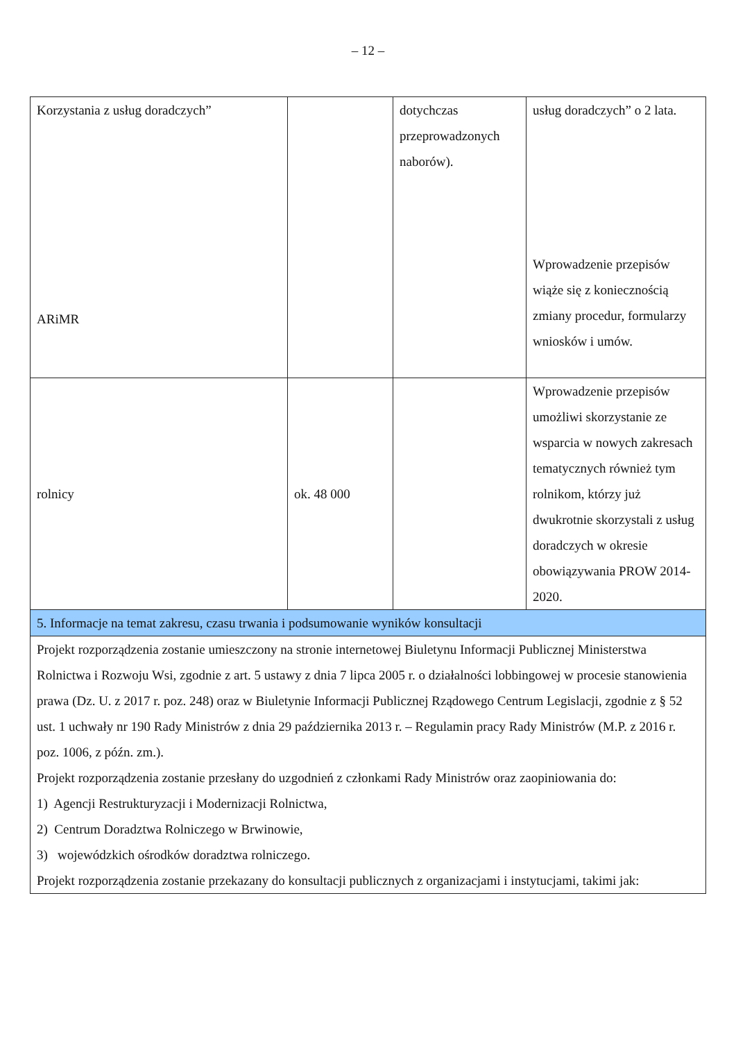– 12 –
| Korzystania z usług doradczych” ARiMR | | dotychczas przeprowadzonych naborów). | usług doradczych” o 2 lata. Wprowadzenie przepisów wiąże się z koniecznością zmiany procedur, formularzy wniosków i umów. |
| rolnicy | ok. 48 000 | | Wprowadzenie przepisów umożliwi skorzystanie ze wsparcia w nowych zakresach tematycznych również tym rolnikom, którzy już dwukrotnie skorzystali z usług doradczych w okresie obowiązywania PROW 2014-2020. |
| 5. Informacje na temat zakresu, czasu trwania i podsumowanie wyników konsultacji | | | |
| Projekt rozporządzenia zostanie umieszczony na stronie internetowej Biuletynu Informacji Publicznej Ministerstwa Rolnictwa i Rozwoju Wsi, zgodnie z art. 5 ustawy z dnia 7 lipca 2005 r. o działalności lobbingowej w procesie stanowienia prawa (Dz. U. z 2017 r. poz. 248) oraz w Biuletynie Informacji Publicznej Rządowego Centrum Legislacji, zgodnie z § 52 ust. 1 uchwały nr 190 Rady Ministrów z dnia 29 października 2013 r. – Regulamin pracy Rady Ministrów (M.P. z 2016 r. poz. 1006, z późn. zm.). Projekt rozporządzenia zostanie przesłany do uzgodnień z członkami Rady Ministrów oraz zaopiniowania do: 1) Agencji Restrukturyzacji i Modernizacji Rolnictwa, 2) Centrum Doradztwa Rolniczego w Brwinowie, 3) wojewódzkich ośrodków doradztwa rolniczego. Projekt rozporządzenia zostanie przekazany do konsultacji publicznych z organizacjami i instytucjami, takimi jak: | | | |